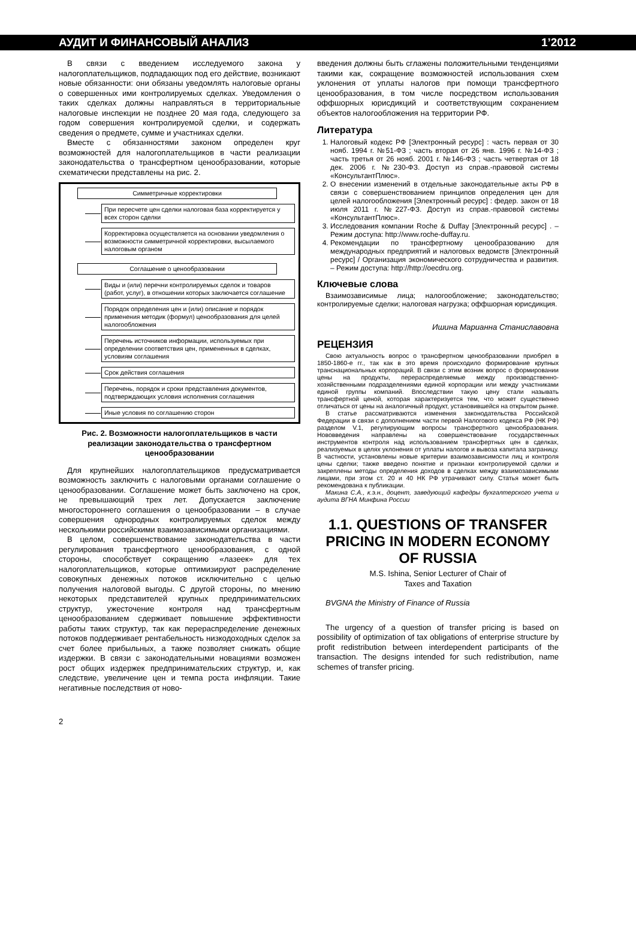АУДИТ И ФИНАНСОВЫЙ АНАЛИЗ 1’2012
В связи с введением исследуемого закона у налогоплательщиков, подпадающих под его действие, возникают новые обязанности: они обязаны уведомлять налоговые органы о совершенных ими контролируемых сделках. Уведомления о таких сделках должны направляться в территориальные налоговые инспекции не позднее 20 мая года, следующего за годом совершения контролируемой сделки, и содержать сведения о предмете, сумме и участниках сделки.
Вместе с обязанностями законом определен круг возможностей для налогоплательщиков в части реализации законодательства о трансфертном ценообразовании, которые схематически представлены на рис. 2.
Симметричные корректировки
При пересчете цен сделки налоговая база корректируется у всех сторон сделки
Корректировка осуществляется на основании уведомления о возможности симметричной корректировки, высылаемого налоговым органом
Соглашение о ценообразовании
Виды и (или) перечни контролируемых сделок и товаров (работ, услуг), в отношении которых заключается соглашение
Порядок определения цен и (или) описание и порядок применения методик (формул) ценообразования для целей налогообложения
Перечень источников информации, используемых при определении соответствия цен, примененных в сделках, условиям соглашения
Срок действия соглашения
Перечень, порядок и сроки представления документов, подтверждающих условия исполнения соглашения
Иные условия по соглашению сторон
Рис. 2. Возможности налогоплательщиков в части реализации законодательства о трансфертном ценообразовании
Для крупнейших налогоплательщиков предусматривается возможность заключить с налоговыми органами соглашение о ценообразовании. Соглашение может быть заключено на срок, не превышающий трех лет. Допускается заключение многостороннего соглашения о ценообразовании – в случае совершения однородных контролируемых сделок между несколькими российскими взаимозависимыми организациями.
В целом, совершенствование законодательства в части регулирования трансфертного ценообразования, с одной стороны, способствует сокращению «лазеек» для тех налогоплательщиков, которые оптимизируют распределение совокупных денежных потоков исключительно с целью получения налоговой выгоды. С другой стороны, по мнению некоторых представителей крупных предпринимательских структур, ужесточение контроля над трансфертным ценообразованием сдерживает повышение эффективности работы таких структур, так как перераспределение денежных потоков поддерживает рентабельность низкодоходных сделок за счет более прибыльных, а также позволяет снижать общие издержки. В связи с законодательными новациями возможен рост общих издержек предпринимательских структур, и, как следствие, увеличение цен и темпа роста инфляции. Такие негативные последствия от ново-
2
введения должны быть сглажены положительными тенденциями такими как, сокращение возможностей использования схем уклонения от уплаты налогов при помощи трансфертного ценообразования, в том числе посредством использования оффшорных юрисдикций и соответствующим сохранением объектов налогообложения на территории РФ.
Литература
1. Налоговый кодекс РФ [Электронный ресурс] : часть первая от 30 нояб. 1994 г. №51-ФЗ ; часть вторая от 26 янв. 1996 г. №14-ФЗ ; часть третья от 26 нояб. 2001 г. №146-ФЗ ; часть четвертая от 18 дек. 2006 г. №230-ФЗ. Доступ из справ.-правовой системы «КонсультантПлюс».
2. О внесении изменений в отдельные законодательные акты РФ в связи с совершенствованием принципов определения цен для целей налогообложения [Электронный ресурс] : федер. закон от 18 июля 2011 г. №227-ФЗ. Доступ из справ.-правовой системы «КонсультантПлюс».
3. Исследования компании Roche & Duffay [Электронный ресурс] . – Режим доступа: http://www.roche-duffay.ru.
4. Рекомендации по трансфертному ценообразованию для международных предприятий и налоговых ведомств [Электронный ресурс] / Организация экономического сотрудничества и развития. – Режим доступа: http://http://oecdru.org.
Ключевые слова
Взаимозависимые лица; налогообложение; законодательство; контролируемые сделки; налоговая нагрузка; оффшорная юрисдикция.
Ишина Марианна Станиславовна
РЕЦЕНЗИЯ
Свою актуальность вопрос о трансфертном ценообразовании приобрел в 1850-1860-е гг., так как в это время происходило формирование крупных транснациональных корпораций. В связи с этим возник вопрос о формировании цены на продукты, перераспределяемые между производственно-хозяйственными подразделениями единой корпорации или между участниками единой группы компаний. Впоследствии такую цену стали называть трансфертной ценой, которая характеризуется тем, что может существенно отличаться от цены на аналогичный продукт, установившейся на открытом рынке.
В статье рассматриваются изменения законодательства Российской Федерации в связи с дополнением части первой Налогового кодекса РФ (НК РФ) разделом V.1, регулирующим вопросы трансфертного ценообразования. Нововведения направлены на совершенствование государственных инструментов контроля над использованием трансфертных цен в сделках, реализуемых в целях уклонения от уплаты налогов и вывоза капитала заграницу. В частности, установлены новые критерии взаимозависимости лиц и контроля цены сделки; также введено понятие и признаки контролируемой сделки и закреплены методы определения доходов в сделках между взаимозависимыми лицами, при этом ст. 20 и 40 НК РФ утрачивают силу. Статья может быть рекомендована к публикации.
Макина С.А., к.э.н., доцент, заведующий кафедры бухгалтерского учета и аудита ВГНА Минфина России
1.1. QUESTIONS OF TRANSFER PRICING IN MODERN ECONOMY OF RUSSIA
M.S. Ishina, Senior Lecturer of Chair of
Taxes and Taxation
BVGNA the Ministry of Finance of Russia
The urgency of a question of transfer pricing is based on possibility of optimization of tax obligations of enterprise structure by profit redistribution between interdependent participants of the transaction. The designs intended for such redistribution, name schemes of transfer pricing.